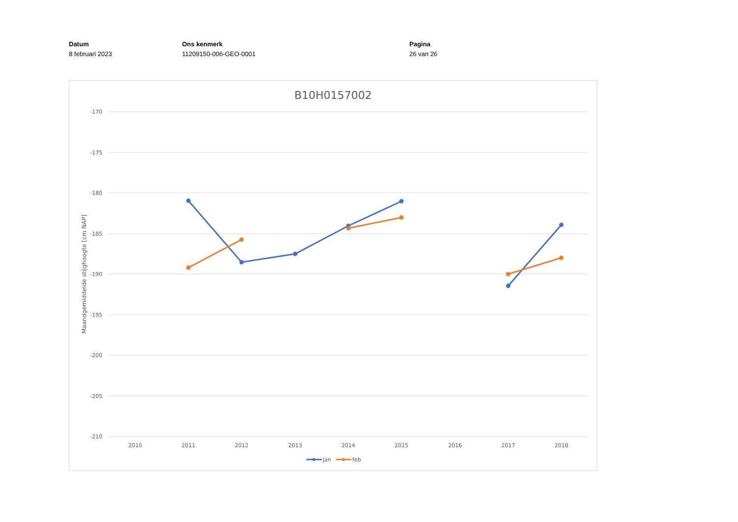Datum
8 februari 2023
Ons kenmerk
11209150-006-GEO-0001
Pagina
26 van 26
B10H0157002
-170
-175
-180
-185
-190
-195
-200
-205
-210
2010
2011
2012
2013
2014
2015
2016
2017
2018
Maandgemiddelde stijghoogte [cm NAP]
jan
feb